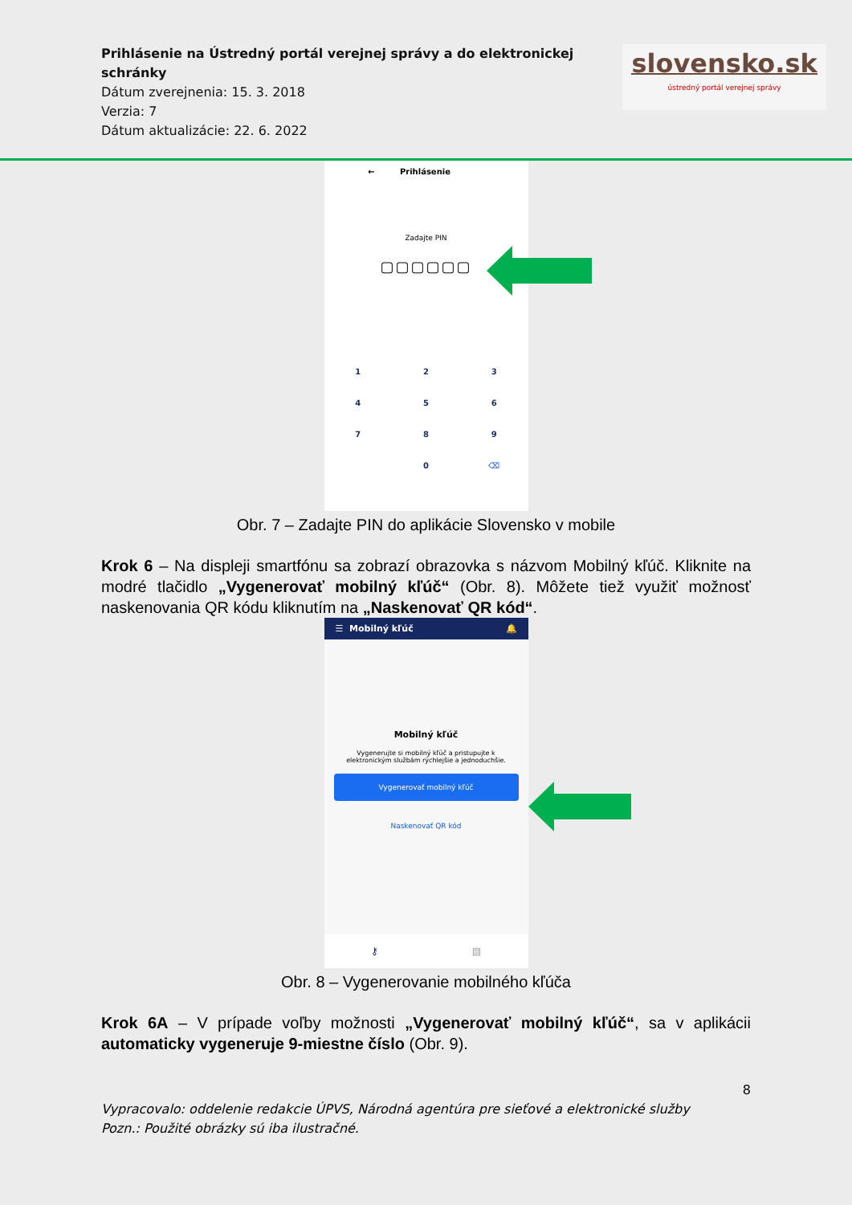Prihlásenie na Ústredný portál verejnej správy a do elektronickej schránky
Dátum zverejnenia: 15. 3. 2018
Verzia: 7
Dátum aktualizácie: 22. 6. 2022
slovensko.sk
ústredný portál verejnej správy
← Prihlásenie
Zadajte PIN
▢▢▢▢▢▢
123456789 0 ⌫
Obr. 7 – Zadajte PIN do aplikácie Slovensko v mobile
Krok 6 – Na displeji smartfónu sa zobrazí obrazovka s názvom Mobilný kľúč. Kliknite na modré tlačidlo „Vygenerovať mobilný kľúč“ (Obr. 8). Môžete tiež využiť možnosť naskenovania QR kódu kliknutím na „Naskenovať QR kód“.
☰ Mobilný kľúč 🔔
Mobilný kľúč
Vygenerujte si mobilný kľúč a pristupujte k
elektronickým službám rýchlejšie a jednoduchšie.
Vygenerovať mobilný kľúč
Naskenovať QR kód
⚷ ▤
Obr. 8 – Vygenerovanie mobilného kľúča
Krok 6A – V prípade voľby možnosti „Vygenerovať mobilný kľúč“, sa v aplikácii automaticky vygeneruje 9-miestne číslo (Obr. 9).
8
Vypracovalo: oddelenie redakcie ÚPVS, Národná agentúra pre sieťové a elektronické služby
Pozn.: Použité obrázky sú iba ilustračné.